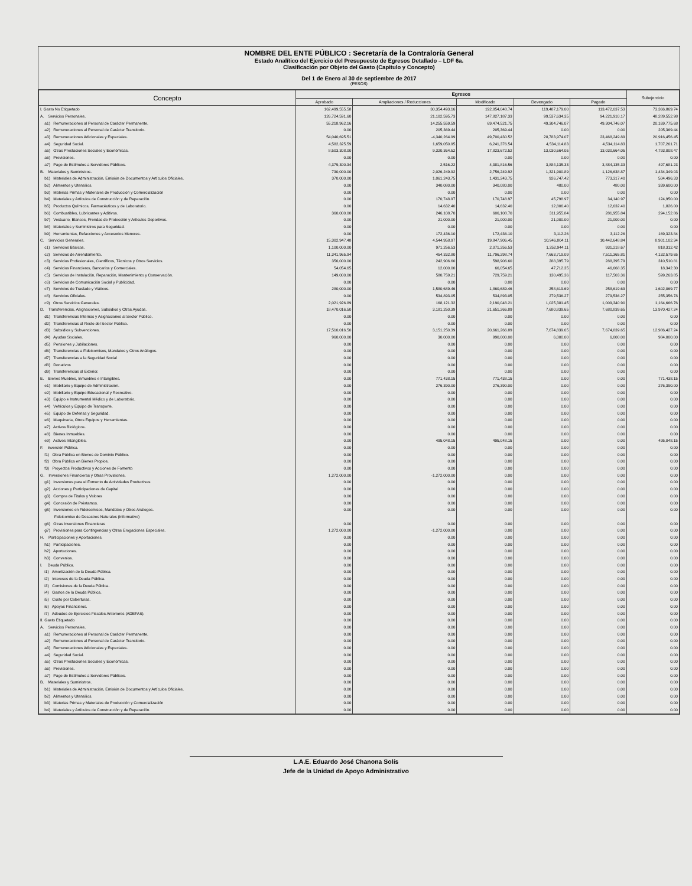NOMBRE DEL ENTE PÚBLICO : Secretaría de la Contraloría General
Estado Analítico del Ejercicio del Presupuesto de Egresos Detallado – LDF 6a.
Clasificación por Objeto del Gasto (Capitulo y Concepto)
Del 1 de Enero al 30 de septiembre de 2017
(PESOS)
| Concepto | Egresos | | | | | Subejercicio |
| --- | --- | --- | --- | --- | --- | --- |
| | Aprobado | Ampliaciones / Reducciones | Modificado | Devengado | Pagado | |
| I. Gasto No Etiquetado | 162,499,555.58 | 30,354,493.16 | 192,854,048.74 | 119,487,179.00 | 113,472,037.53 | 73,366,869.74 |
| A. Servicios Personales. | 126,724,591.60 | 21,102,595.73 | 147,827,187.33 | 99,537,634.35 | 94,221,910.17 | 48,289,552.98 |
| a1) Remuneraciones al Personal de Carácter Permanente. | 55,218,962.16 | 14,255,559.59 | 69,474,521.75 | 49,304,746.07 | 49,304,746.07 | 20,169,775.68 |
| a2) Remuneraciones al Personal de Carácter Transitorio. | 0.00 | 205,369.44 | 205,369.44 | 0.00 | 0.00 | 205,369.44 |
| a3) Remuneraciones Adicionales y Especiales. | 54,040,695.51 | -4,340,264.99 | 49,700,430.52 | 28,783,974.07 | 23,468,249.89 | 20,916,456.45 |
| a4) Seguridad Social. | 4,582,325.59 | 1,659,050.95 | 6,241,376.54 | 4,534,114.83 | 4,534,114.83 | 1,707,261.71 |
| a5) Otras Prestaciones Sociales y Económicas. | 8,503,308.00 | 9,320,364.52 | 17,823,672.52 | 13,030,664.05 | 13,030,664.05 | 4,793,008.47 |
| a6) Previsiones. | 0.00 | 0.00 | 0.00 | 0.00 | 0.00 | 0.00 |
| a7) Pago de Estímulos a Servidores Públicos. | 4,379,300.34 | 2,516.22 | 4,381,816.56 | 3,884,135.33 | 3,884,135.33 | 497,681.23 |
| B. Materiales y Suministros. | 730,000.00 | 2,026,249.92 | 2,756,249.92 | 1,321,900.89 | 1,126,638.87 | 1,434,349.03 |
| b1) Materiales de Administración, Emisión de Documentos y Artículos Oficiales. | 370,000.00 | 1,061,243.75 | 1,431,243.75 | 926,747.42 | 773,317.40 | 504,496.33 |
| b2) Alimentos y Utensilios. | 0.00 | 340,080.00 | 340,080.00 | 480.00 | 480.00 | 339,600.00 |
| b3) Materias Primas y Materiales de Producción y Comercialización | 0.00 | 0.00 | 0.00 | 0.00 | 0.00 | 0.00 |
| b4) Materiales y Artículos de Construcción y de Reparación. | 0.00 | 170,748.97 | 170,748.97 | 45,798.97 | 34,140.97 | 124,950.00 |
| b5) Productos Químicos, Farmacéuticos y de Laboratorio. | 0.00 | 14,632.40 | 14,632.40 | 12,806.40 | 12,632.40 | 1,826.00 |
| b6) Combustibles, Lubricantes y Aditivos. | 360,000.00 | 246,108.70 | 606,108.70 | 311,955.84 | 281,955.84 | 294,152.86 |
| b7) Vestuario, Blancos, Prendas de Protección y Artículos Deportivos. | 0.00 | 21,000.00 | 21,000.00 | 21,000.00 | 21,000.00 | 0.00 |
| b8) Materiales y Suministros para Seguridad. | 0.00 | 0.00 | 0.00 | 0.00 | 0.00 | 0.00 |
| b9) Herramientas, Refacciones y Accesorios Menores. | 0.00 | 172,436.10 | 172,436.10 | 3,112.26 | 3,112.26 | 169,323.84 |
| C. Servicios Generales. | 15,302,947.48 | 4,544,958.97 | 19,847,906.45 | 10,946,804.11 | 10,442,648.84 | 8,901,102.34 |
| c1) Servicios Básicos. | 1,100,000.00 | 971,256.53 | 2,071,256.53 | 1,252,944.11 | 931,218.67 | 818,312.42 |
| c2) Servicios de Arrendamiento. | 11,341,965.94 | 454,332.80 | 11,796,298.74 | 7,663,719.09 | 7,511,365.81 | 4,132,579.65 |
| c3) Servicios Profesionales, Científicos, Técnicos y Otros Servicios. | 356,000.00 | 242,906.60 | 598,906.60 | 288,395.79 | 288,395.79 | 310,510.81 |
| c4) Servicios Financieros, Bancarios y Comerciales. | 54,054.65 | 12,000.00 | 66,054.65 | 47,712.35 | 46,668.35 | 18,342.30 |
| c5) Servicios de Instalación, Reparación, Mantenimiento y Conservación. | 149,000.00 | 580,759.21 | 729,759.21 | 130,495.36 | 117,503.36 | 599,263.85 |
| c6) Servicios de Comunicación Social y Publicidad. | 0.00 | 0.00 | 0.00 | 0.00 | 0.00 | 0.00 |
| c7) Servicios de Traslado y Viáticos. | 280,000.00 | 1,580,689.46 | 1,860,689.46 | 258,619.69 | 258,619.69 | 1,602,069.77 |
| c8) Servicios Oficiales. | 0.00 | 534,893.05 | 534,893.05 | 279,536.27 | 279,536.27 | 255,356.78 |
| c9) Otros Servicios Generales. | 2,021,926.89 | 168,121.32 | 2,190,048.21 | 1,025,381.45 | 1,009,340.90 | 1,164,666.76 |
| D. Transferencias, Asignaciones, Subsidios y Otras Ayudas. | 18,470,016.50 | 3,181,250.39 | 21,651,266.89 | 7,680,839.65 | 7,680,839.65 | 13,970,427.24 |
| d1) Transferencias Internas y Asignaciones al Sector Público. | 0.00 | 0.00 | 0.00 | 0.00 | 0.00 | 0.00 |
| d2) Transferencias al Resto del Sector Público. | 0.00 | 0.00 | 0.00 | 0.00 | 0.00 | 0.00 |
| d3) Subsidios y Subvenciones. | 17,510,016.50 | 3,151,250.39 | 20,661,266.89 | 7,674,839.65 | 7,674,839.65 | 12,986,427.24 |
| d4) Ayudas Sociales. | 960,000.00 | 30,000.00 | 990,000.00 | 6,000.00 | 6,000.00 | 984,000.00 |
| d5) Pensiones y Jubilaciones. | 0.00 | 0.00 | 0.00 | 0.00 | 0.00 | 0.00 |
| d6) Transferencias a Fideicomisos, Mandatos y Otros Análogos. | 0.00 | 0.00 | 0.00 | 0.00 | 0.00 | 0.00 |
| d7) Transferencias a la Seguridad Social | 0.00 | 0.00 | 0.00 | 0.00 | 0.00 | 0.00 |
| d8) Donativos | 0.00 | 0.00 | 0.00 | 0.00 | 0.00 | 0.00 |
| d9) Transferencias al Exterior. | 0.00 | 0.00 | 0.00 | 0.00 | 0.00 | 0.00 |
| E. Bienes Muebles, Inmuebles e Intangibles. | 0.00 | 771,438.15 | 771,438.15 | 0.00 | 0.00 | 771,438.15 |
| e1) Mobiliario y Equipo de Administración. | 0.00 | 276,390.00 | 276,390.00 | 0.00 | 0.00 | 276,390.00 |
| e2) Mobiliario y Equipo Educacional y Recreativo. | 0.00 | 0.00 | 0.00 | 0.00 | 0.00 | 0.00 |
| e3) Equipo e Instrumental Médico y de Laboratorio. | 0.00 | 0.00 | 0.00 | 0.00 | 0.00 | 0.00 |
| e4) Vehículos y Equipo de Transporte. | 0.00 | 0.00 | 0.00 | 0.00 | 0.00 | 0.00 |
| e5) Equipo de Defensa y Seguridad. | 0.00 | 0.00 | 0.00 | 0.00 | 0.00 | 0.00 |
| e6) Maquinaria, Otros Equipos y Herramientas. | 0.00 | 0.00 | 0.00 | 0.00 | 0.00 | 0.00 |
| e7) Activos Biológicos. | 0.00 | 0.00 | 0.00 | 0.00 | 0.00 | 0.00 |
| e8) Bienes Inmuebles. | 0.00 | 0.00 | 0.00 | 0.00 | 0.00 | 0.00 |
| e9) Activos Intangibles. | 0.00 | 495,048.15 | 495,048.15 | 0.00 | 0.00 | 495,048.15 |
| F. Inversión Pública. | 0.00 | 0.00 | 0.00 | 0.00 | 0.00 | 0.00 |
| f1) Obra Pública en Bienes de Dominio Público. | 0.00 | 0.00 | 0.00 | 0.00 | 0.00 | 0.00 |
| f2) Obra Pública en Bienes Propios. | 0.00 | 0.00 | 0.00 | 0.00 | 0.00 | 0.00 |
| f3) Proyectos Productivos y Acciones de Fomento | 0.00 | 0.00 | 0.00 | 0.00 | 0.00 | 0.00 |
| G. Inversiones Financieras y Otras Provisiones. | 1,272,000.00 | -1,272,000.00 | 0.00 | 0.00 | 0.00 | 0.00 |
| g1) Inversiones para el Fomento de Actividades Productivas | 0.00 | 0.00 | 0.00 | 0.00 | 0.00 | 0.00 |
| g2) Acciones y Participaciones de Capital | 0.00 | 0.00 | 0.00 | 0.00 | 0.00 | 0.00 |
| g3) Compra de Titulos y Valores | 0.00 | 0.00 | 0.00 | 0.00 | 0.00 | 0.00 |
| g4) Concesión de Préstamos. | 0.00 | 0.00 | 0.00 | 0.00 | 0.00 | 0.00 |
| g5) Inversiones en Fideicomisos, Mandatos y Otros Análogos. | 0.00 | 0.00 | 0.00 | 0.00 | 0.00 | 0.00 |
| Fideicomiso de Desastres Naturales (informativo) | | | | | | |
| g6) Otras Inversiones Financieras | 0.00 | 0.00 | 0.00 | 0.00 | 0.00 | 0.00 |
| g7) Provisiones para Contingencias y Otras Erogaciones Especiales. | 1,272,000.00 | -1,272,000.00 | 0.00 | 0.00 | 0.00 | 0.00 |
| H. Participaciones y Aportaciones. | 0.00 | 0.00 | 0.00 | 0.00 | 0.00 | 0.00 |
| h1) Participaciones. | 0.00 | 0.00 | 0.00 | 0.00 | 0.00 | 0.00 |
| h2) Aportaciones. | 0.00 | 0.00 | 0.00 | 0.00 | 0.00 | 0.00 |
| h3) Convenios. | 0.00 | 0.00 | 0.00 | 0.00 | 0.00 | 0.00 |
| I. Deuda Pública. | 0.00 | 0.00 | 0.00 | 0.00 | 0.00 | 0.00 |
| i1) Amortización de la Deuda Pública. | 0.00 | 0.00 | 0.00 | 0.00 | 0.00 | 0.00 |
| i2) Intereses de la Deuda Pública. | 0.00 | 0.00 | 0.00 | 0.00 | 0.00 | 0.00 |
| i3) Comisiones de la Deuda Pública. | 0.00 | 0.00 | 0.00 | 0.00 | 0.00 | 0.00 |
| i4) Gastos de la Deuda Pública. | 0.00 | 0.00 | 0.00 | 0.00 | 0.00 | 0.00 |
| i5) Costo por Coberturas. | 0.00 | 0.00 | 0.00 | 0.00 | 0.00 | 0.00 |
| i6) Apoyos Financieros. | 0.00 | 0.00 | 0.00 | 0.00 | 0.00 | 0.00 |
| i7) Adeudos de Ejercicios Fiscales Anteriores (ADEFAS). | 0.00 | 0.00 | 0.00 | 0.00 | 0.00 | 0.00 |
| II. Gasto Etiquetado | 0.00 | 0.00 | 0.00 | 0.00 | 0.00 | 0.00 |
| A. Servicios Personales. | 0.00 | 0.00 | 0.00 | 0.00 | 0.00 | 0.00 |
| a1) Remuneraciones al Personal de Carácter Permanente. | 0.00 | 0.00 | 0.00 | 0.00 | 0.00 | 0.00 |
| a2) Remuneraciones al Personal de Carácter Transitorio. | 0.00 | 0.00 | 0.00 | 0.00 | 0.00 | 0.00 |
| a3) Remuneraciones Adicionales y Especiales. | 0.00 | 0.00 | 0.00 | 0.00 | 0.00 | 0.00 |
| a4) Seguridad Social. | 0.00 | 0.00 | 0.00 | 0.00 | 0.00 | 0.00 |
| a5) Otras Prestaciones Sociales y Económicas. | 0.00 | 0.00 | 0.00 | 0.00 | 0.00 | 0.00 |
| a6) Previsiones. | 0.00 | 0.00 | 0.00 | 0.00 | 0.00 | 0.00 |
| a7) Pago de Estímulos a Servidores Públicos. | 0.00 | 0.00 | 0.00 | 0.00 | 0.00 | 0.00 |
| B. Materiales y Suministros. | 0.00 | 0.00 | 0.00 | 0.00 | 0.00 | 0.00 |
| b1) Materiales de Administración, Emisión de Documentos y Artículos Oficiales. | 0.00 | 0.00 | 0.00 | 0.00 | 0.00 | 0.00 |
| b2) Alimentos y Utensilios. | 0.00 | 0.00 | 0.00 | 0.00 | 0.00 | 0.00 |
| b3) Materias Primas y Materiales de Producción y Comercialización | 0.00 | 0.00 | 0.00 | 0.00 | 0.00 | 0.00 |
| b4) Materiales y Artículos de Construcción y de Reparación. | 0.00 | 0.00 | 0.00 | 0.00 | 0.00 | 0.00 |
L.A.E. Eduardo José Chanona Solís
Jefe de la Unidad de Apoyo Administrativo